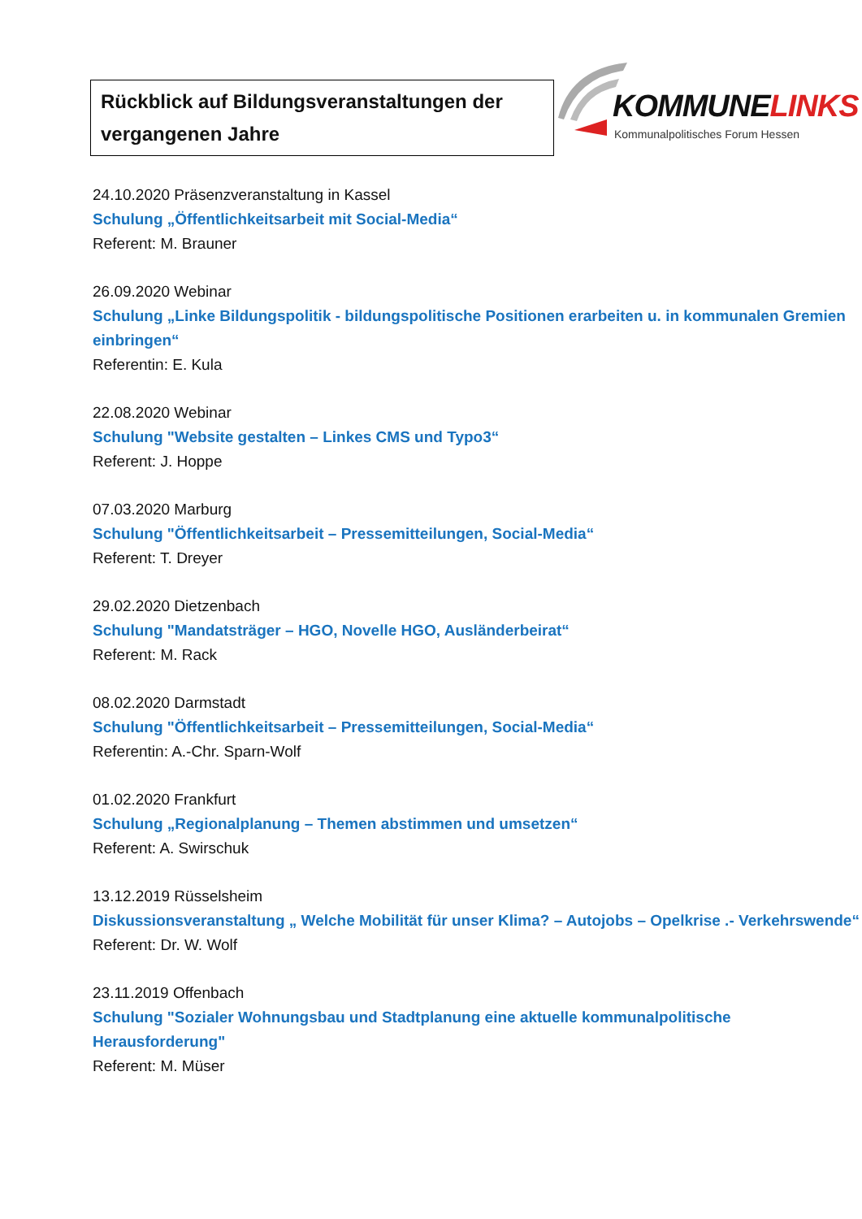Rückblick auf Bildungsveranstaltungen der vergangenen Jahre
KOMMUNELINKS
Kommunalpolitisches Forum Hessen
24.10.2020 Präsenzveranstaltung in Kassel
Schulung „Öffentlichkeitsarbeit mit Social-Media“
Referent: M. Brauner
26.09.2020 Webinar
Schulung „Linke Bildungspolitik - bildungspolitische Positionen erarbeiten u. in kommunalen Gremien einbringen“
Referentin: E. Kula
22.08.2020 Webinar
Schulung "Website gestalten – Linkes CMS und Typo3“
Referent: J. Hoppe
07.03.2020 Marburg
Schulung "Öffentlichkeitsarbeit – Pressemitteilungen, Social-Media“
Referent: T. Dreyer
29.02.2020 Dietzenbach
Schulung "Mandatsträger – HGO, Novelle HGO, Ausländerbeirat“
Referent: M. Rack
08.02.2020 Darmstadt
Schulung "Öffentlichkeitsarbeit – Pressemitteilungen, Social-Media“
Referentin: A.-Chr. Sparn-Wolf
01.02.2020 Frankfurt
Schulung „Regionalplanung – Themen abstimmen und umsetzen“
Referent: A. Swirschuk
13.12.2019 Rüsselsheim
Diskussionsveranstaltung „ Welche Mobilität für unser Klima? – Autojobs – Opelkrise .- Verkehrswende“
Referent: Dr. W. Wolf
23.11.2019 Offenbach
Schulung "Sozialer Wohnungsbau und Stadtplanung eine aktuelle kommunalpolitische Herausforderung"
Referent: M. Müser